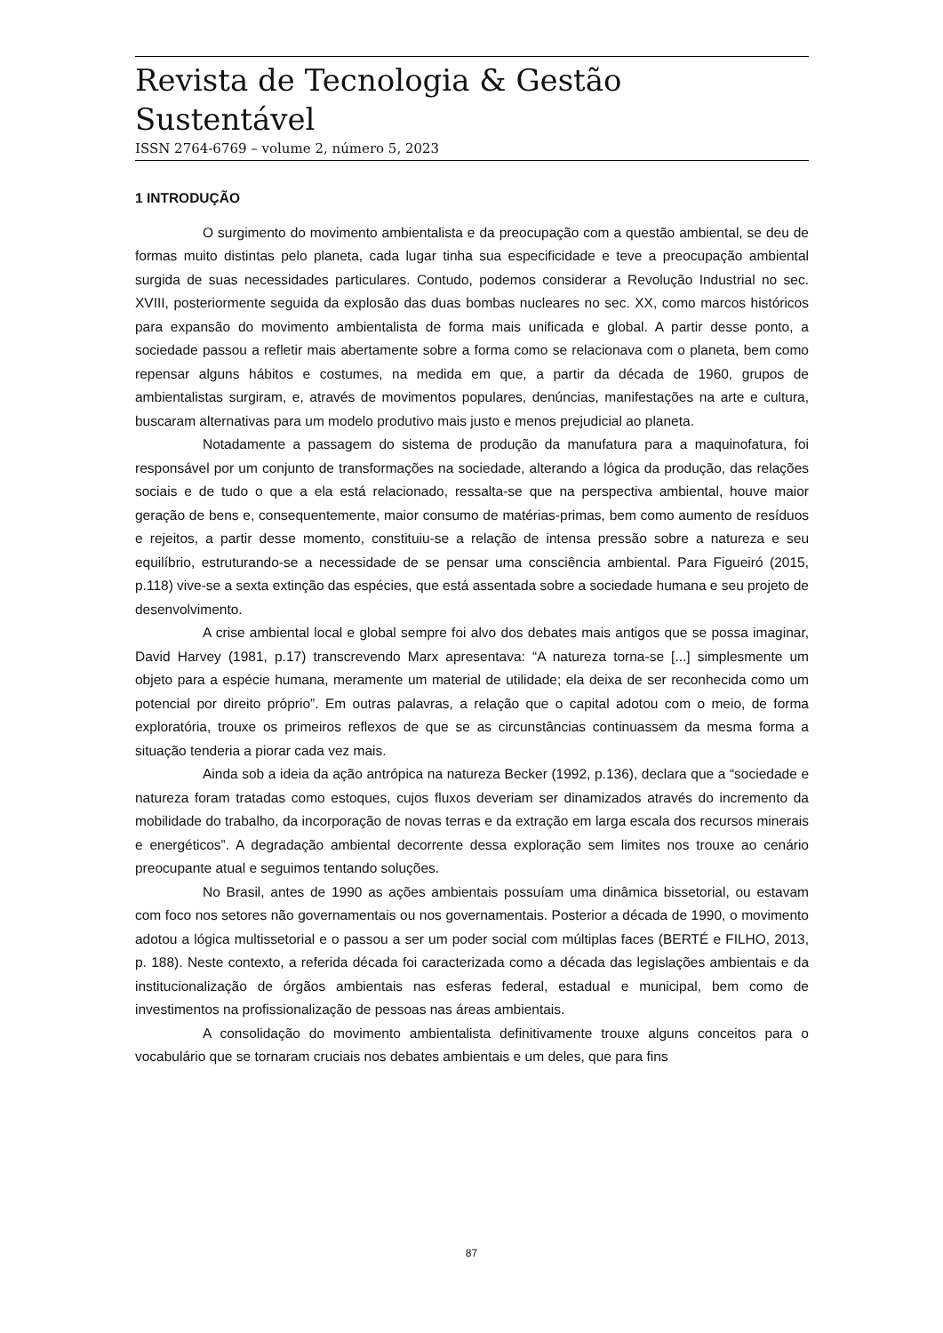Revista de Tecnologia & Gestão Sustentável
ISSN 2764-6769 – volume 2, número 5, 2023
1 INTRODUÇÃO
O surgimento do movimento ambientalista e da preocupação com a questão ambiental, se deu de formas muito distintas pelo planeta, cada lugar tinha sua especificidade e teve a preocupação ambiental surgida de suas necessidades particulares. Contudo, podemos considerar a Revolução Industrial no sec. XVIII, posteriormente seguida da explosão das duas bombas nucleares no sec. XX, como marcos históricos para expansão do movimento ambientalista de forma mais unificada e global. A partir desse ponto, a sociedade passou a refletir mais abertamente sobre a forma como se relacionava com o planeta, bem como repensar alguns hábitos e costumes, na medida em que, a partir da década de 1960, grupos de ambientalistas surgiram, e, através de movimentos populares, denúncias, manifestações na arte e cultura, buscaram alternativas para um modelo produtivo mais justo e menos prejudicial ao planeta.
Notadamente a passagem do sistema de produção da manufatura para a maquinofatura, foi responsável por um conjunto de transformações na sociedade, alterando a lógica da produção, das relações sociais e de tudo o que a ela está relacionado, ressalta-se que na perspectiva ambiental, houve maior geração de bens e, consequentemente, maior consumo de matérias-primas, bem como aumento de resíduos e rejeitos, a partir desse momento, constituiu-se a relação de intensa pressão sobre a natureza e seu equilíbrio, estruturando-se a necessidade de se pensar uma consciência ambiental. Para Figueiró (2015, p.118) vive-se a sexta extinção das espécies, que está assentada sobre a sociedade humana e seu projeto de desenvolvimento.
A crise ambiental local e global sempre foi alvo dos debates mais antigos que se possa imaginar, David Harvey (1981, p.17) transcrevendo Marx apresentava: “A natureza torna-se [...] simplesmente um objeto para a espécie humana, meramente um material de utilidade; ela deixa de ser reconhecida como um potencial por direito próprio”. Em outras palavras, a relação que o capital adotou com o meio, de forma exploratória, trouxe os primeiros reflexos de que se as circunstâncias continuassem da mesma forma a situação tenderia a piorar cada vez mais.
Ainda sob a ideia da ação antrópica na natureza Becker (1992, p.136), declara que a “sociedade e natureza foram tratadas como estoques, cujos fluxos deveriam ser dinamizados através do incremento da mobilidade do trabalho, da incorporação de novas terras e da extração em larga escala dos recursos minerais e energéticos”. A degradação ambiental decorrente dessa exploração sem limites nos trouxe ao cenário preocupante atual e seguimos tentando soluções.
No Brasil, antes de 1990 as ações ambientais possuíam uma dinâmica bissetorial, ou estavam com foco nos setores não governamentais ou nos governamentais. Posterior a década de 1990, o movimento adotou a lógica multissetorial e o passou a ser um poder social com múltiplas faces (BERTÉ e FILHO, 2013, p. 188). Neste contexto, a referida década foi caracterizada como a década das legislações ambientais e da institucionalização de órgãos ambientais nas esferas federal, estadual e municipal, bem como de investimentos na profissionalização de pessoas nas áreas ambientais.
A consolidação do movimento ambientalista definitivamente trouxe alguns conceitos para o vocabulário que se tornaram cruciais nos debates ambientais e um deles, que para fins
87